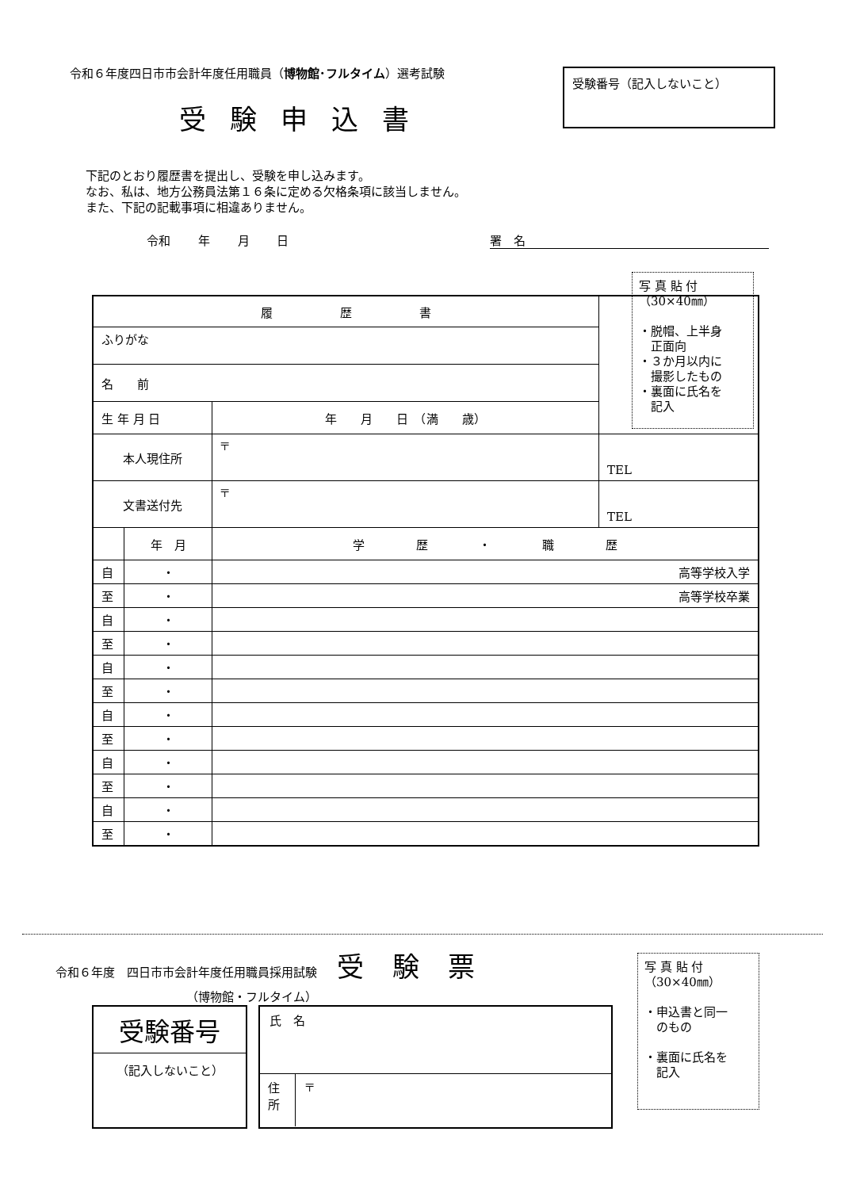令和６年度四日市市会計年度任用職員（博物館･フルタイム）選考試験
受験申込書
受験番号（記入しないこと）
下記のとおり履歴書を提出し、受験を申し込みます。
なお、私は、地方公務員法第１６条に定める欠格条項に該当しません。
また、下記の記載事項に相違ありません。
令和 年 月 日 署　名
写 真 貼 付
（30×40㎜）
・脱帽、上半身
　正面向
・３か月以内に
　撮影したもの
・裏面に氏名を
　記入
| 履 歴 書 | | | |
| ふりがな | | | |
| 名 前 | | | |
| 生 年 月 日 | | 年 月 日 （満 歳） | |
| 本人現住所 | | 〒 | TEL |
| 文書送付先 | | 〒 | TEL |
| | 年 月 | 学 歴 ・ 職 歴 | |
| 自 | ・ | 高等学校入学 | |
| 至 | ・ | 高等学校卒業 | |
| 自 | ・ | | |
| 至 | ・ | | |
| 自 | ・ | | |
| 至 | ・ | | |
| 自 | ・ | | |
| 至 | ・ | | |
| 自 | ・ | | |
| 至 | ・ | | |
| 自 | ・ | | |
| 至 | ・ | | |
令和６年度　四日市市会計年度任用職員採用試験 受験票
（博物館・フルタイム）
写 真 貼 付
（30×40㎜）
・申込書と同一
　のもの
・裏面に氏名を
　記入
受験番号
（記入しないこと）
氏　名
住所
〒